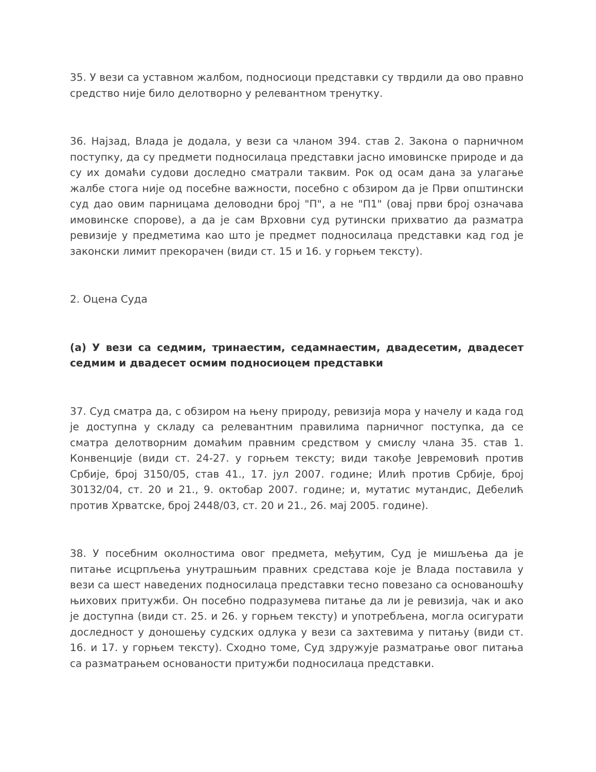35. У вези са уставном жалбом, подносиоци представки су тврдили да ово правно средство није било делотворно у релевантном тренутку.
36. Најзад, Влада је додала, у вези са чланом 394. став 2. Закона о парничном поступку, да су предмети подносилаца представки јасно имовинске природе и да су их домаћи судови доследно сматрали таквим. Рок од осам дана за улагање жалбе стога није од посебне важности, посебно с обзиром да је Први општински суд дао овим парницама деловодни број "П", а не "П1" (овај први број означава имовинске спорове), а да је сам Врховни суд рутински прихватио да разматра ревизије у предметима као што је предмет подносилаца представки кад год је законски лимит прекорачен (види ст. 15 и 16. у горњем тексту).
2. Оцена Суда
(а) У вези са седмим, тринаестим, седамнаестим, двадесетим, двадесет седмим и двадесет осмим подносиоцем представки
37. Суд сматра да, с обзиром на њену природу, ревизија мора у начелу и када год је доступна у складу са релевантним правилима парничног поступка, да се сматра делотворним домаћим правним средством у смислу члана 35. став 1. Конвенције (види ст. 24-27. у горњем тексту; види такође Јевремовић против Србије, број 3150/05, став 41., 17. јул 2007. године; Илић против Србије, број 30132/04, ст. 20 и 21., 9. октобар 2007. године; и, мутатис мутандис, Дебелић против Хрватске, број 2448/03, ст. 20 и 21., 26. мај 2005. године).
38. У посебним околностима овог предмета, међутим, Суд је мишљења да је питање исцрпљења унутрашњим правних средстава које је Влада поставила у вези са шест наведених подносилаца представки тесно повезано са основаношћу њихових притужби. Он посебно подразумева питање да ли је ревизија, чак и ако је доступна (види ст. 25. и 26. у горњем тексту) и употребљена, могла осигурати доследност у доношењу судских одлука у вези са захтевима у питању (види ст. 16. и 17. у горњем тексту). Сходно томе, Суд здружује разматрање овог питања са разматрањем основаности притужби подносилаца представки.